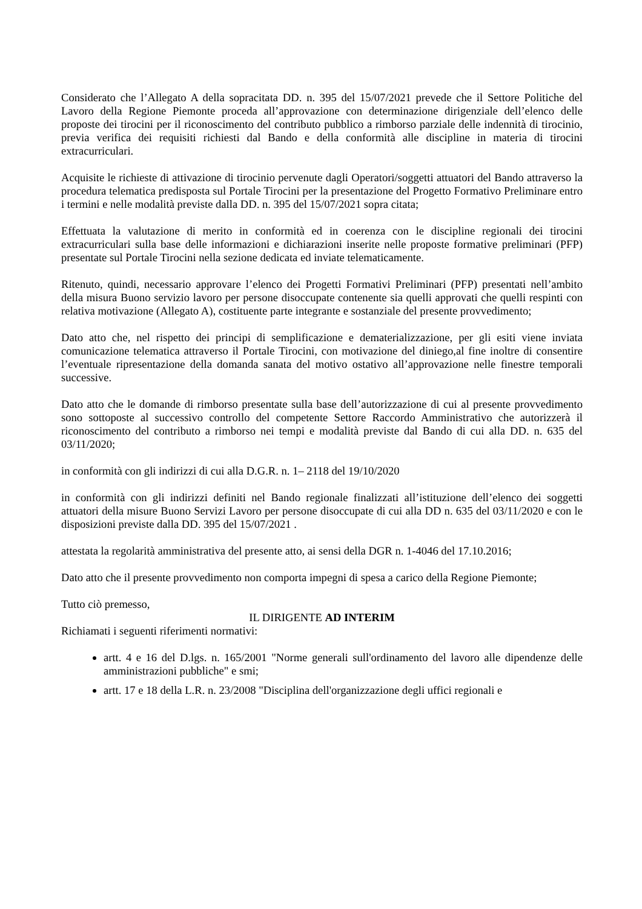Considerato che l’Allegato A della sopracitata DD. n. 395 del 15/07/2021 prevede che il Settore Politiche del Lavoro della Regione Piemonte proceda all’approvazione con determinazione dirigenziale dell’elenco delle proposte dei tirocini per il riconoscimento del contributo pubblico a rimborso parziale delle indennità di tirocinio, previa verifica dei requisiti richiesti dal Bando e della conformità alle discipline in materia di tirocini extracurriculari.
Acquisite le richieste di attivazione di tirocinio pervenute dagli Operatori/soggetti attuatori del Bando attraverso la procedura telematica predisposta sul Portale Tirocini per la presentazione del Progetto Formativo Preliminare entro i termini e nelle modalità previste dalla DD. n. 395 del 15/07/2021 sopra citata;
Effettuata la valutazione di merito in conformità ed in coerenza con le discipline regionali dei tirocini extracurriculari sulla base delle informazioni e dichiarazioni inserite nelle proposte formative preliminari (PFP) presentate sul Portale Tirocini nella sezione dedicata ed inviate telematicamente.
Ritenuto, quindi, necessario approvare l’elenco dei Progetti Formativi Preliminari (PFP) presentati nell’ambito della misura Buono servizio lavoro per persone disoccupate contenente sia quelli approvati che quelli respinti con relativa motivazione (Allegato A), costituente parte integrante e sostanziale del presente provvedimento;
Dato atto che, nel rispetto dei principi di semplificazione e dematerializzazione, per gli esiti viene inviata comunicazione telematica attraverso il Portale Tirocini, con motivazione del diniego,al fine inoltre di consentire l’eventuale ripresentazione della domanda sanata del motivo ostativo all’approvazione nelle finestre temporali successive.
Dato atto che le domande di rimborso presentate sulla base dell’autorizzazione di cui al presente provvedimento sono sottoposte al successivo controllo del competente Settore Raccordo Amministrativo che autorizzerà il riconoscimento del contributo a rimborso nei tempi e modalità previste dal Bando di cui alla DD. n. 635 del 03/11/2020;
in conformità con gli indirizzi di cui alla D.G.R. n. 1– 2118 del 19/10/2020
in conformità con gli indirizzi definiti nel Bando regionale finalizzati all’istituzione dell’elenco dei soggetti attuatori della misure Buono Servizi Lavoro per persone disoccupate di cui alla DD n. 635 del 03/11/2020 e con le disposizioni previste dalla DD. 395 del 15/07/2021 .
attestata la regolarità amministrativa del presente atto, ai sensi della DGR n. 1-4046 del 17.10.2016;
Dato atto che il presente provvedimento non comporta impegni di spesa a carico della Regione Piemonte;
Tutto ciò premesso,
IL DIRIGENTE AD INTERIM
Richiamati i seguenti riferimenti normativi:
artt. 4 e 16 del D.lgs. n. 165/2001 "Norme generali sull'ordinamento del lavoro alle dipendenze delle amministrazioni pubbliche" e smi;
artt. 17 e 18 della L.R. n. 23/2008 "Disciplina dell'organizzazione degli uffici regionali e